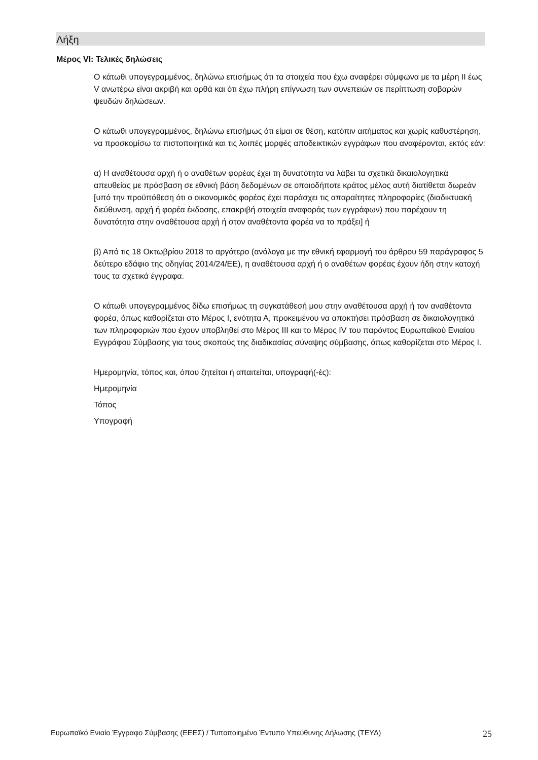Λήξη
Μέρος VI: Τελικές δηλώσεις
Ο κάτωθι υπογεγραμμένος, δηλώνω επισήμως ότι τα στοιχεία που έχω αναφέρει σύμφωνα με τα μέρη ΙΙ έως V ανωτέρω είναι ακριβή και ορθά και ότι έχω πλήρη επίγνωση των συνεπειών σε περίπτωση σοβαρών ψευδών δηλώσεων.
Ο κάτωθι υπογεγραμμένος, δηλώνω επισήμως ότι είμαι σε θέση, κατόπιν αιτήματος και χωρίς καθυστέρηση, να προσκομίσω τα πιστοποιητικά και τις λοιπές μορφές αποδεικτικών εγγράφων που αναφέρονται, εκτός εάν:
α) Η αναθέτουσα αρχή ή ο αναθέτων φορέας έχει τη δυνατότητα να λάβει τα σχετικά δικαιολογητικά απευθείας με πρόσβαση σε εθνική βάση δεδομένων σε οποιοδήποτε κράτος μέλος αυτή διατίθεται δωρεάν [υπό την προϋπόθεση ότι ο οικονομικός φορέας έχει παράσχει τις απαραίτητες πληροφορίες (διαδικτυακή διεύθυνση, αρχή ή φορέα έκδοσης, επακριβή στοιχεία αναφοράς των εγγράφων) που παρέχουν τη δυνατότητα στην αναθέτουσα αρχή ή στον αναθέτοντα φορέα να το πράξει] ή
β) Από τις 18 Οκτωβρίου 2018 το αργότερο (ανάλογα με την εθνική εφαρμογή του άρθρου 59 παράγραφος 5 δεύτερο εδάφιο της οδηγίας 2014/24/ΕΕ), η αναθέτουσα αρχή ή ο αναθέτων φορέας έχουν ήδη στην κατοχή τους τα σχετικά έγγραφα.
Ο κάτωθι υπογεγραμμένος δίδω επισήμως τη συγκατάθεσή μου στην αναθέτουσα αρχή ή τον αναθέτοντα φορέα, όπως καθορίζεται στο Μέρος Ι, ενότητα Α, προκειμένου να αποκτήσει πρόσβαση σε δικαιολογητικά των πληροφοριών που έχουν υποβληθεί στο Μέρος ΙΙΙ και το Μέρος ΙV του παρόντος Ευρωπαϊκού Ενιαίου Εγγράφου Σύμβασης για τους σκοπούς της διαδικασίας σύναψης σύμβασης, όπως καθορίζεται στο Μέρος Ι.
Ημερομηνία, τόπος και, όπου ζητείται ή απαιτείται, υπογραφή(-ές):
Ημερομηνία
Τόπος
Υπογραφή
Ευρωπαϊκό Ενιαίο Έγγραφο Σύμβασης (ΕΕΕΣ) / Τυποποιημένο Έντυπο Υπεύθυνης Δήλωσης (ΤΕΥΔ) 25